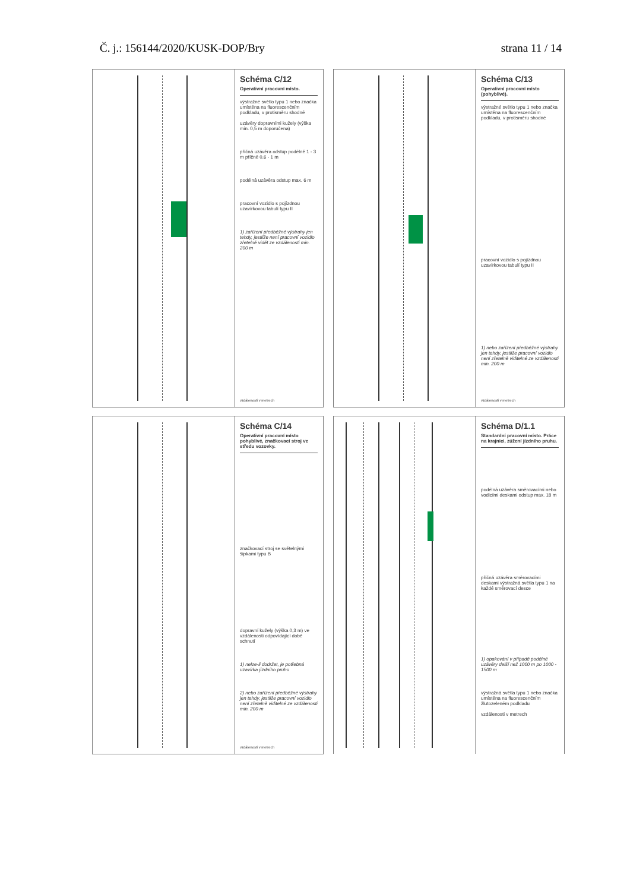Č. j.: 156144/2020/KUSK-DOP/Bry strana 11 / 14
Schéma C/12
Operativní pracovní místo.
výstražné světlo typu 1 nebo značka umístěna na fluorescenčním podkladu, v protisměru shodné
uzávěry dopravními kužely (výška min. 0,5 m doporučena)
příčná uzávěra odstup podélně 1 - 3 m příčně 0,6 - 1 m
podélná uzávěra odstup max. 6 m
pracovní vozidlo s pojízdnou uzavírkovou tabulí typu II
1) zařízení předběžné výstrahy jen tehdy, jestliže není pracovní vozidlo zřetelně vidět ze vzdálenosti min. 200 m
vzdálenosti v metrech
Schéma C/13
Operativní pracovní místo (pohyblivé).
výstražné světlo typu 1 nebo značka umístěna na fluorescenčním podkladu, v protisměru shodné
pracovní vozidlo s pojízdnou uzavírkovou tabulí typu II
1) nebo zařízení předběžné výstrahy jen tehdy, jestliže pracovní vozidlo není zřetelně viditelné ze vzdálenosti min. 200 m
vzdálenosti v metrech
Schéma C/14
Operativní pracovní místo pohyblivé, značkovací stroj ve středu vozovky.
značkovací stroj se světelnými šipkami typu B
dopravní kužely (výška 0,3 m) ve vzdálenosti odpovídající době schnutí
1) nelze-li dodržet, je potřebná uzavírka jízdního pruhu
2) nebo zařízení předběžné výstrahy jen tehdy, jestliže pracovní vozidlo není zřetelně viditelné ze vzdálenosti min. 200 m
vzdálenosti v metrech
Schéma D/1.1
Standardní pracovní místo. Práce na krajnici, zúžení jízdního pruhu.
podélná uzávěra směrovacími nebo vodicími deskami odstup max. 18 m
příčná uzávěra směrovacími deskami výstražná světla typu 1 na každé směrovací desce
1) opakování v případě podélné uzávěry delší než 1000 m po 1000 - 1500 m
výstražná světla typu 1 nebo značka umístěna na fluorescenčním žlutozeleném podkladu
vzdálenosti v metrech